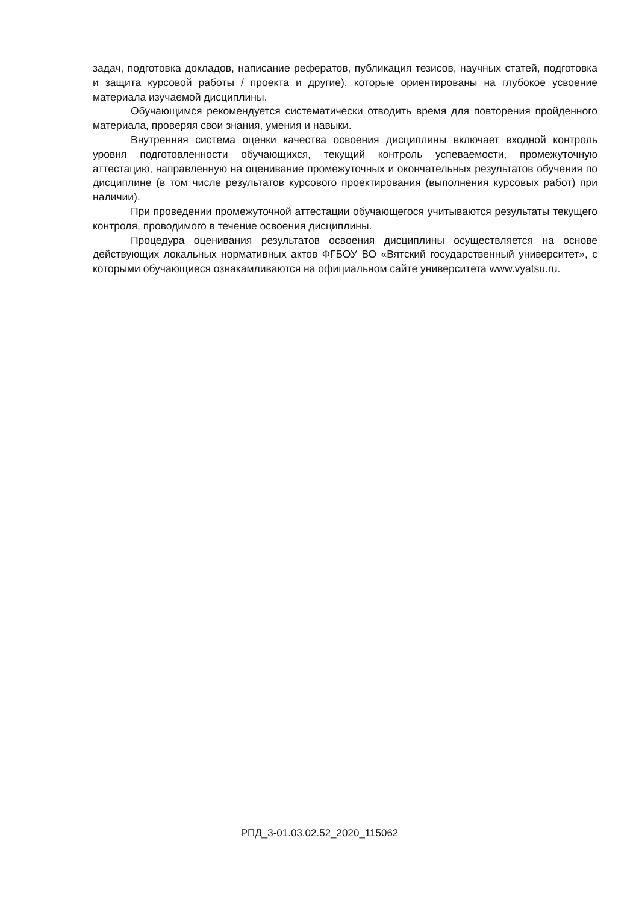задач, подготовка докладов, написание рефератов, публикация тезисов, научных статей, подготовка и защита курсовой работы / проекта и другие), которые ориентированы на глубокое усвоение материала изучаемой дисциплины.
Обучающимся рекомендуется систематически отводить время для повторения пройденного материала, проверяя свои знания, умения и навыки.
Внутренняя система оценки качества освоения дисциплины включает входной контроль уровня подготовленности обучающихся, текущий контроль успеваемости, промежуточную аттестацию, направленную на оценивание промежуточных и окончательных результатов обучения по дисциплине (в том числе результатов курсового проектирования (выполнения курсовых работ) при наличии).
При проведении промежуточной аттестации обучающегося учитываются результаты текущего контроля, проводимого в течение освоения дисциплины.
Процедура оценивания результатов освоения дисциплины осуществляется на основе действующих локальных нормативных актов ФГБОУ ВО «Вятский государственный университет», с которыми обучающиеся ознакамливаются на официальном сайте университета www.vyatsu.ru.
РПД_3-01.03.02.52_2020_115062